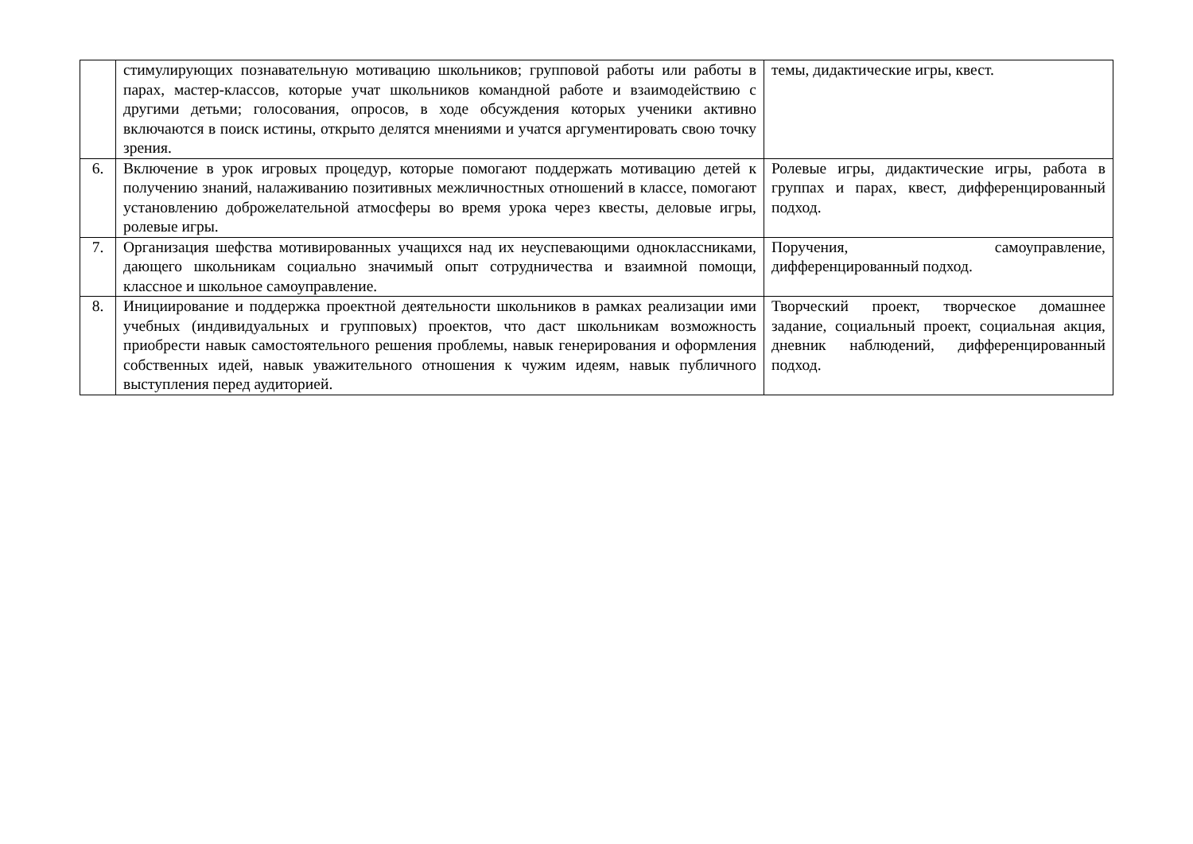| | стимулирующих познавательную мотивацию школьников; групповой работы или работы в парах, мастер-классов, которые учат школьников командной работе и взаимодействию с другими детьми; голосования, опросов, в ходе обсуждения которых ученики активно включаются в поиск истины, открыто делятся мнениями и учатся аргументировать свою точку зрения. | темы, дидактические игры, квест. |
| 6. | Включение в урок игровых процедур, которые помогают поддержать мотивацию детей к получению знаний, налаживанию позитивных межличностных отношений в классе, помогают установлению доброжелательной атмосферы во время урока через квесты, деловые игры, ролевые игры. | Ролевые игры, дидактические игры, работа в группах и парах, квест, дифференцированный подход. |
| 7. | Организация шефства мотивированных учащихся над их неуспевающими одноклассниками, дающего школьникам социально значимый опыт сотрудничества и взаимной помощи, классное и школьное самоуправление. | Поручения, самоуправление, дифференцированный подход. |
| 8. | Инициирование и поддержка проектной деятельности школьников в рамках реализации ими учебных (индивидуальных и групповых) проектов, что даст школьникам возможность приобрести навык самостоятельного решения проблемы, навык генерирования и оформления собственных идей, навык уважительного отношения к чужим идеям, навык публичного выступления перед аудиторией. | Творческий проект, творческое домашнее задание, социальный проект, социальная акция, дневник наблюдений, дифференцированный подход. |